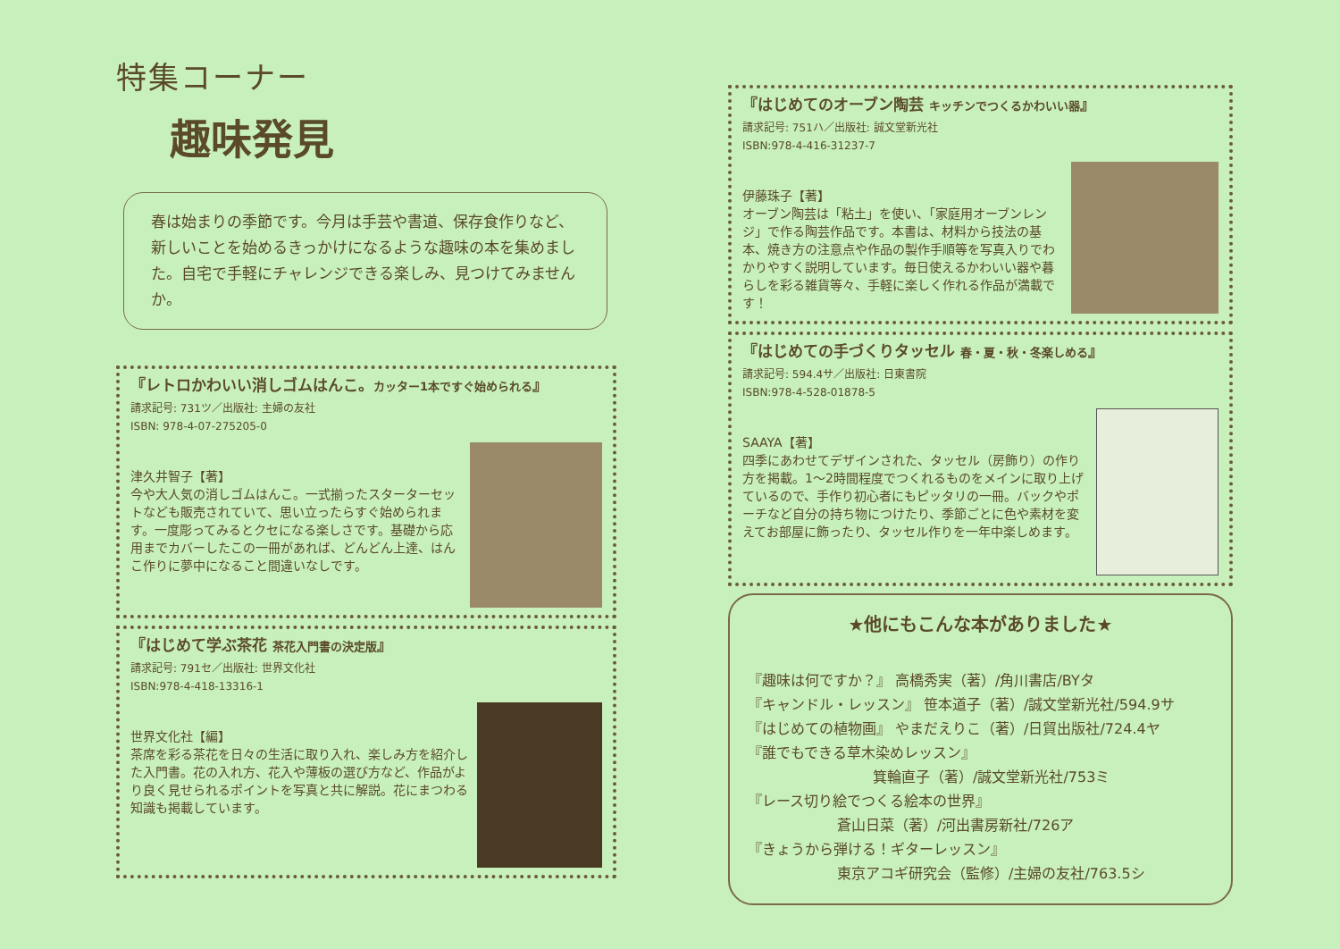特集コーナー
趣味発見
春は始まりの季節です。今月は手芸や書道、保存食作りなど、新しいことを始めるきっかけになるような趣味の本を集めました。自宅で手軽にチャレンジできる楽しみ、見つけてみませんか。
『レトロかわいい消しゴムはんこ。カッター1本ですぐ始められる』
請求記号: 731ツ／出版社: 主婦の友社
ISBN: 978-4-07-275205-0
津久井智子【著】
今や大人気の消しゴムはんこ。一式揃ったスターターセットなども販売されていて、思い立ったらすぐ始められます。一度彫ってみるとクセになる楽しさです。基礎から応用までカバーしたこの一冊があれば、どんどん上達、はんこ作りに夢中になること間違いなしです。
『はじめて学ぶ茶花 茶花入門書の決定版』
請求記号: 791セ／出版社: 世界文化社
ISBN:978-4-418-13316-1
世界文化社【編】
茶席を彩る茶花を日々の生活に取り入れ、楽しみ方を紹介した入門書。花の入れ方、花入や薄板の選び方など、作品がより良く見せられるポイントを写真と共に解説。花にまつわる知識も掲載しています。
『はじめてのオーブン陶芸 キッチンでつくるかわいい器』
請求記号: 751ハ／出版社: 誠文堂新光社
ISBN:978-4-416-31237-7
伊藤珠子【著】
オーブン陶芸は「粘土」を使い、「家庭用オーブンレンジ」で作る陶芸作品です。本書は、材料から技法の基本、焼き方の注意点や作品の製作手順等を写真入りでわかりやすく説明しています。毎日使えるかわいい器や暮らしを彩る雑貨等々、手軽に楽しく作れる作品が満載です！
『はじめての手づくりタッセル 春・夏・秋・冬楽しめる』
請求記号: 594.4サ／出版社: 日東書院
ISBN:978-4-528-01878-5
SAAYA【著】
四季にあわせてデザインされた、タッセル（房飾り）の作り方を掲載。1～2時間程度でつくれるものをメインに取り上げているので、手作り初心者にもピッタリの一冊。バックやポーチなど自分の持ち物につけたり、季節ごとに色や素材を変えてお部屋に飾ったり、タッセル作りを一年中楽しめます。
★他にもこんな本がありました★
『趣味は何ですか？』 高橋秀実（著）/角川書店/BYタ
『キャンドル・レッスン』 笹本道子（著）/誠文堂新光社/594.9サ
『はじめての植物画』 やまだえりこ（著）/日貿出版社/724.4ヤ
『誰でもできる草木染めレッスン』
箕輪直子（著）/誠文堂新光社/753ミ
『レース切り絵でつくる絵本の世界』
蒼山日菜（著）/河出書房新社/726ア
『きょうから弾ける！ギターレッスン』
東京アコギ研究会（監修）/主婦の友社/763.5シ